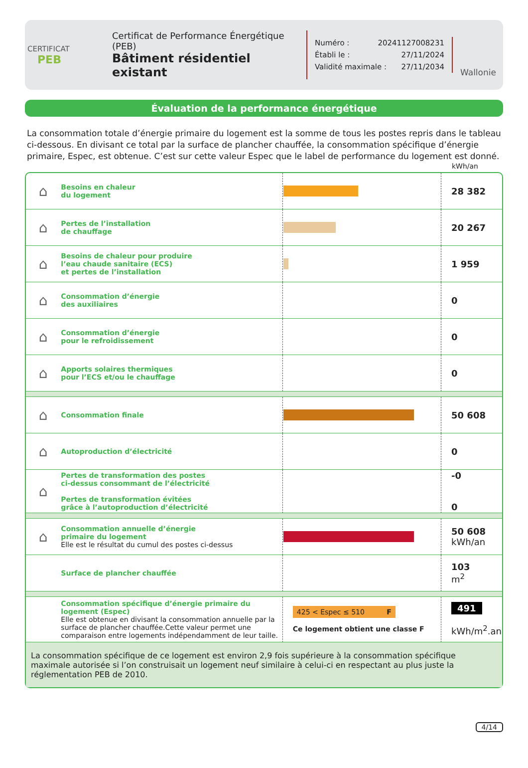CERTIFICAT
PEB
Certificat de Performance Énergétique (PEB)
Bâtiment résidentiel existant
Numéro : 20241127008231
Établi le : 27/11/2024
Validité maximale : 27/11/2034
Wallonie
Évaluation de la performance énergétique
La consommation totale d’énergie primaire du logement est la somme de tous les postes repris dans le tableau ci-dessous. En divisant ce total par la surface de plancher chauffée, la consommation spécifique d’énergie primaire, Espec, est obtenue. C’est sur cette valeur Espec que le label de performance du logement est donné.
kWh/an
| ⌂ | Besoins en chaleur du logement | | 28 382 |
| ⌂ | Pertes de l’installation de chauffage | | 20 267 |
| ⌂ | Besoins de chaleur pour produire l’eau chaude sanitaire (ECS) et pertes de l’installation | | 1 959 |
| ⌂ | Consommation d’énergie des auxiliaires | | 0 |
| ⌂ | Consommation d’énergie pour le refroidissement | | 0 |
| ⌂ | Apports solaires thermiques pour l’ECS et/ou le chauffage | | 0 |
| ⌂ | Consommation finale | | 50 608 |
| ⌂ | Autoproduction d’électricité | | 0 |
| ⌂ | Pertes de transformation des postes ci-dessus consommant de l’électricité Pertes de transformation évitées grâce à l’autoproduction d’électricité | | -0 0 |
| ⌂ | Consommation annuelle d’énergie primaire du logement Elle est le résultat du cumul des postes ci-dessus | | 50 608 kWh/an |
| | Surface de plancher chauffée | | 103 m<sup>2</sup> |
| | Consommation spécifique d’énergie primaire du logement (Espec) Elle est obtenue en divisant la consommation annuelle par la surface de plancher chauffée.Cette valeur permet une comparaison entre logements indépendamment de leur taille. | 425 < Espec ≤ 510 F Ce logement obtient une classe F | 491 kWh/m<sup>2</sup>.an |
| La consommation spécifique de ce logement est environ 2,9 fois supérieure à la consommation spécifique maximale autorisée si l’on construisait un logement neuf similaire à celui-ci en respectant au plus juste la réglementation PEB de 2010. | | | |
4/14